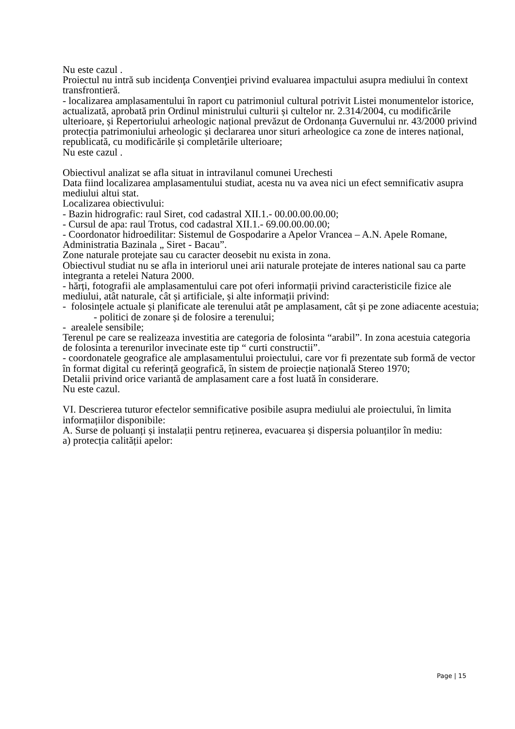Nu este cazul .
Proiectul nu intră sub incidenţa Convenţiei privind evaluarea impactului asupra mediului în context transfrontieră.
- localizarea amplasamentului în raport cu patrimoniul cultural potrivit Listei monumentelor istorice, actualizată, aprobată prin Ordinul ministrului culturii și cultelor nr. 2.314/2004, cu modificările ulterioare, și Repertoriului arheologic național prevăzut de Ordonanța Guvernului nr. 43/2000 privind protecția patrimoniului arheologic și declararea unor situri arheologice ca zone de interes național, republicată, cu modificările și completările ulterioare;
Nu este cazul .
Obiectivul analizat se afla situat in intravilanul comunei Urechesti
Data fiind localizarea amplasamentului studiat, acesta nu va avea nici un efect semnificativ asupra mediului altui stat.
Localizarea obiectivului:
- Bazin hidrografic: raul Siret, cod cadastral XII.1.- 00.00.00.00.00;
- Cursul de apa: raul Trotus, cod cadastral XII.1.- 69.00.00.00.00;
- Coordonator hidroedilitar: Sistemul de Gospodarire a Apelor Vrancea – A.N. Apele Romane, Administratia Bazinala „ Siret - Bacau”.
Zone naturale protejate sau cu caracter deosebit nu exista in zona.
Obiectivul studiat nu se afla in interiorul unei arii naturale protejate de interes national sau ca parte integranta a retelei Natura 2000.
- hărți, fotografii ale amplasamentului care pot oferi informații privind caracteristicile fizice ale mediului, atât naturale, cât și artificiale, și alte informații privind:
- folosințele actuale și planificate ale terenului atât pe amplasament, cât și pe zone adiacente acestuia;
- politici de zonare și de folosire a terenului;
- arealele sensibile;
Terenul pe care se realizeaza investitia are categoria de folosinta “arabil”. In zona acestuia categoria de folosinta a terenurilor invecinate este tip “ curti constructii”.
- coordonatele geografice ale amplasamentului proiectului, care vor fi prezentate sub formă de vector în format digital cu referință geografică, în sistem de proiecție națională Stereo 1970;
Detalii privind orice variantă de amplasament care a fost luată în considerare.
Nu este cazul.
VI. Descrierea tuturor efectelor semnificative posibile asupra mediului ale proiectului, în limita informațiilor disponibile:
A. Surse de poluanți și instalații pentru reținerea, evacuarea și dispersia poluanților în mediu:
a) protecția calității apelor:
Page | 15